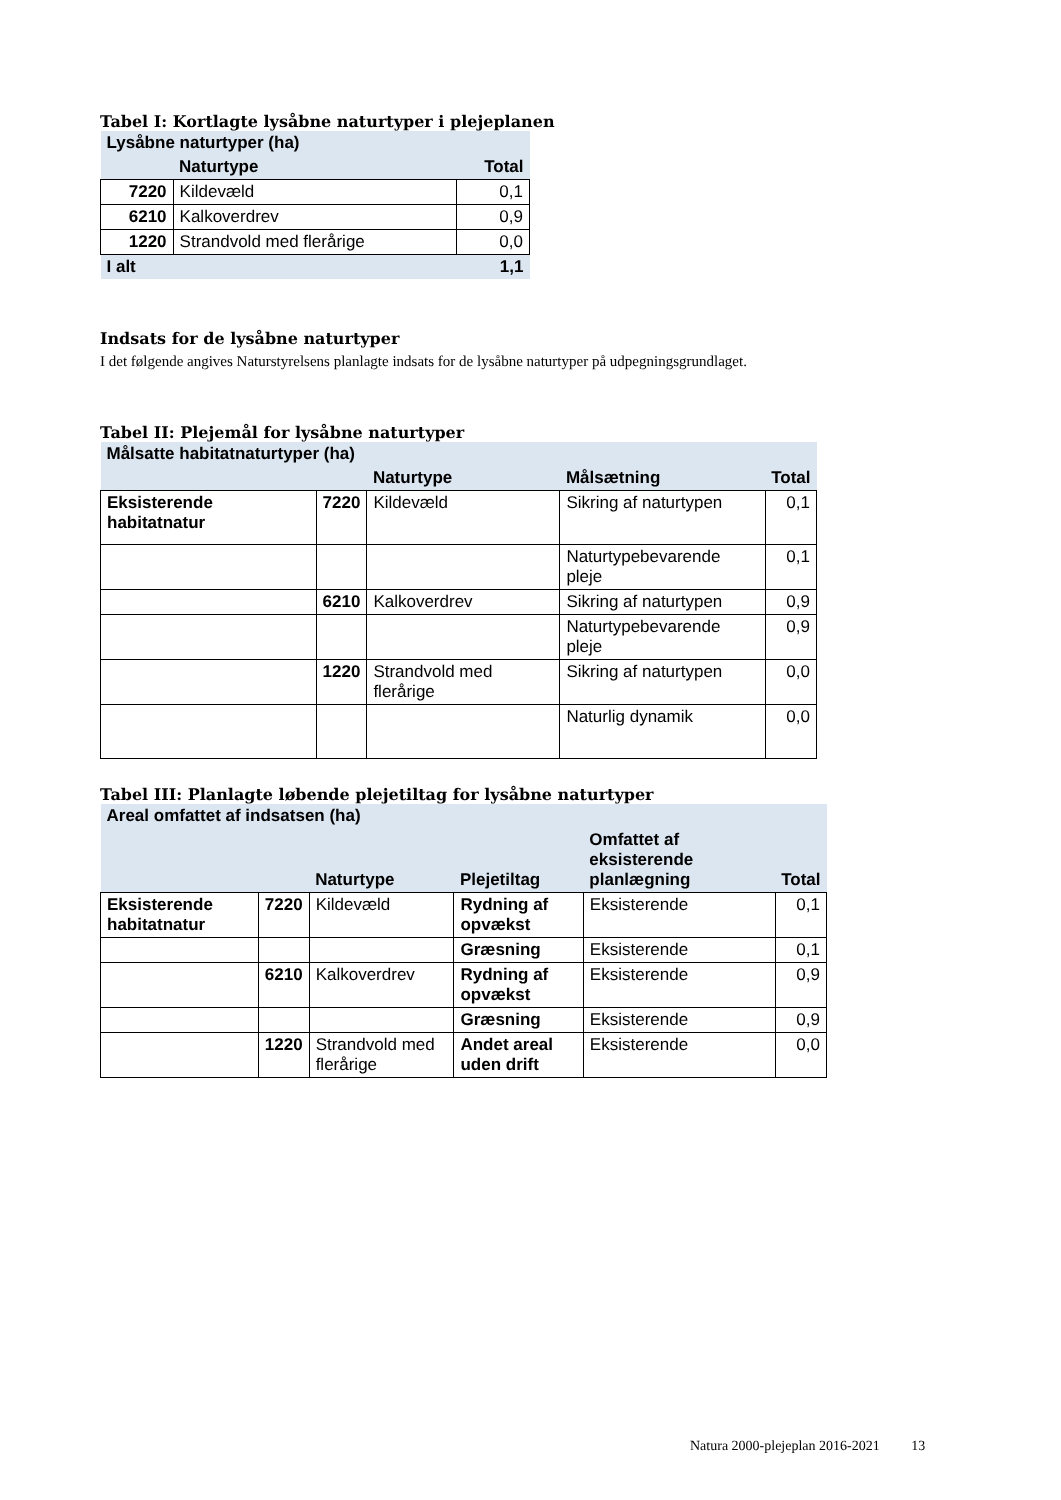Tabel I: Kortlagte lysåbne naturtyper i plejeplanen
| Lysåbne naturtyper (ha) | | |
| --- | --- | --- |
| | Naturtype | Total |
| 7220 | Kildevæld | 0,1 |
| 6210 | Kalkoverdrev | 0,9 |
| 1220 | Strandvold med flerårige | 0,0 |
| I alt | | 1,1 |
Indsats for de lysåbne naturtyper
I det følgende angives Naturstyrelsens planlagte indsats for de lysåbne naturtyper på udpegningsgrundlaget.
Tabel II: Plejemål for lysåbne naturtyper
| Målsatte habitatnaturtyper (ha) | | | | |
| --- | --- | --- | --- | --- |
| | | Naturtype | Målsætning | Total |
| Eksisterende habitatnatur | 7220 | Kildevæld | Sikring af naturtypen | 0,1 |
| | | | Naturtypebevarende pleje | 0,1 |
| | 6210 | Kalkoverdrev | Sikring af naturtypen | 0,9 |
| | | | Naturtypebevarende pleje | 0,9 |
| | 1220 | Strandvold med flerårige | Sikring af naturtypen | 0,0 |
| | | | Naturlig dynamik | 0,0 |
Tabel III: Planlagte løbende plejetiltag for lysåbne naturtyper
| Areal omfattet af indsatsen (ha) | | | | | |
| --- | --- | --- | --- | --- | --- |
| | | Naturtype | Plejetiltag | Omfattet af eksisterende planlægning | Total |
| Eksisterende habitatnatur | 7220 | Kildevæld | Rydning af opvækst | Eksisterende | 0,1 |
| | | | Græsning | Eksisterende | 0,1 |
| | 6210 | Kalkoverdrev | Rydning af opvækst | Eksisterende | 0,9 |
| | | | Græsning | Eksisterende | 0,9 |
| | 1220 | Strandvold med flerårige | Andet areal uden drift | Eksisterende | 0,0 |
Natura 2000-plejeplan 2016-2021 13